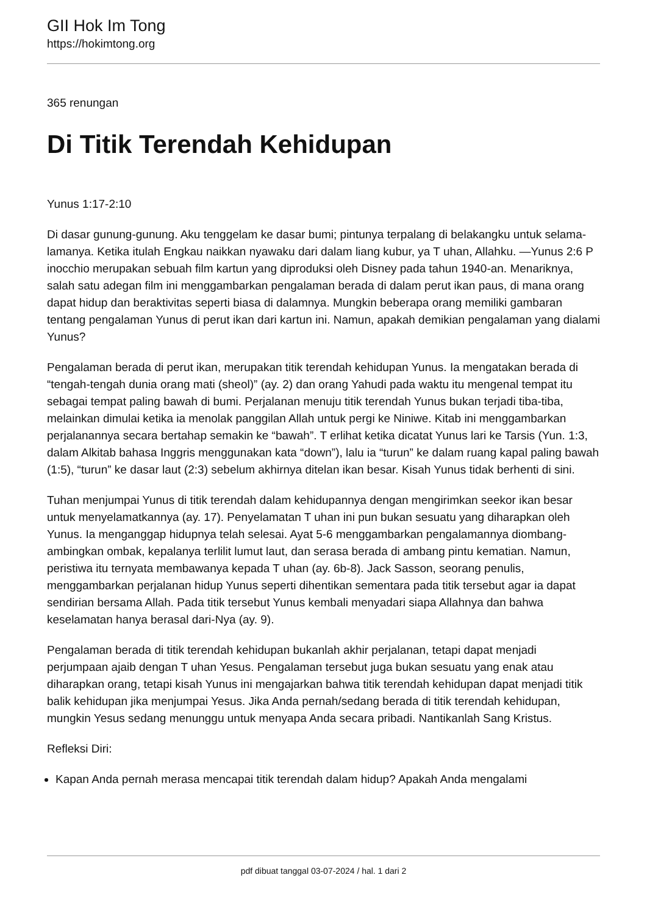GII Hok Im Tong
https://hokimtong.org
365 renungan
Di Titik Terendah Kehidupan
Yunus 1:17-2:10
Di dasar gunung-gunung. Aku tenggelam ke dasar bumi; pintunya terpalang di belakangku untuk selama-lamanya. Ketika itulah Engkau naikkan nyawaku dari dalam liang kubur, ya T uhan, Allahku. —Yunus 2:6 P inocchio merupakan sebuah film kartun yang diproduksi oleh Disney pada tahun 1940-an. Menariknya, salah satu adegan film ini menggambarkan pengalaman berada di dalam perut ikan paus, di mana orang dapat hidup dan beraktivitas seperti biasa di dalamnya. Mungkin beberapa orang memiliki gambaran tentang pengalaman Yunus di perut ikan dari kartun ini. Namun, apakah demikian pengalaman yang dialami Yunus?
Pengalaman berada di perut ikan, merupakan titik terendah kehidupan Yunus. Ia mengatakan berada di “tengah-tengah dunia orang mati (sheol)” (ay. 2) dan orang Yahudi pada waktu itu mengenal tempat itu sebagai tempat paling bawah di bumi. Perjalanan menuju titik terendah Yunus bukan terjadi tiba-tiba, melainkan dimulai ketika ia menolak panggilan Allah untuk pergi ke Niniwe. Kitab ini menggambarkan perjalanannya secara bertahap semakin ke “bawah”. T erlihat ketika dicatat Yunus lari ke Tarsis (Yun. 1:3, dalam Alkitab bahasa Inggris menggunakan kata “down”), lalu ia “turun” ke dalam ruang kapal paling bawah (1:5), “turun” ke dasar laut (2:3) sebelum akhirnya ditelan ikan besar. Kisah Yunus tidak berhenti di sini.
Tuhan menjumpai Yunus di titik terendah dalam kehidupannya dengan mengirimkan seekor ikan besar untuk menyelamatkannya (ay. 17). Penyelamatan T uhan ini pun bukan sesuatu yang diharapkan oleh Yunus. Ia menganggap hidupnya telah selesai. Ayat 5-6 menggambarkan pengalamannya diombang-ambingkan ombak, kepalanya terlilit lumut laut, dan serasa berada di ambang pintu kematian. Namun, peristiwa itu ternyata membawanya kepada T uhan (ay. 6b-8). Jack Sasson, seorang penulis, menggambarkan perjalanan hidup Yunus seperti dihentikan sementara pada titik tersebut agar ia dapat sendirian bersama Allah. Pada titik tersebut Yunus kembali menyadari siapa Allahnya dan bahwa keselamatan hanya berasal dari-Nya (ay. 9).
Pengalaman berada di titik terendah kehidupan bukanlah akhir perjalanan, tetapi dapat menjadi perjumpaan ajaib dengan T uhan Yesus. Pengalaman tersebut juga bukan sesuatu yang enak atau diharapkan orang, tetapi kisah Yunus ini mengajarkan bahwa titik terendah kehidupan dapat menjadi titik balik kehidupan jika menjumpai Yesus. Jika Anda pernah/sedang berada di titik terendah kehidupan, mungkin Yesus sedang menunggu untuk menyapa Anda secara pribadi. Nantikanlah Sang Kristus.
Refleksi Diri:
Kapan Anda pernah merasa mencapai titik terendah dalam hidup? Apakah Anda mengalami
pdf dibuat tanggal 03-07-2024 / hal. 1 dari 2